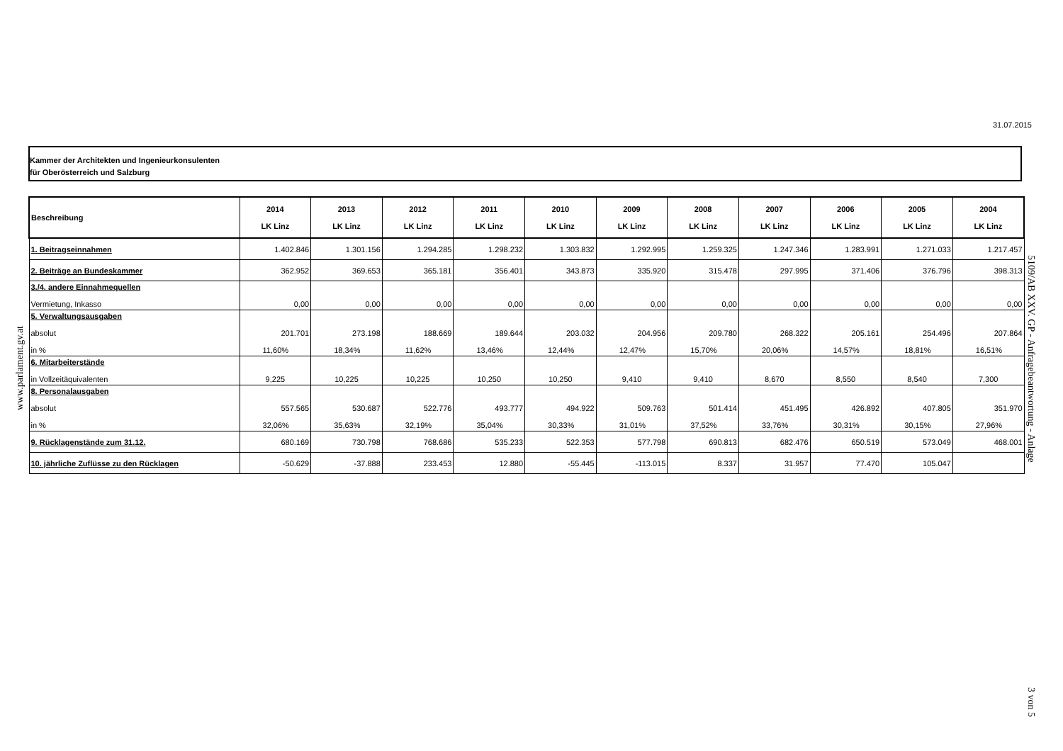31.07.2015
Kammer der Architekten und Ingenieurkonsulenten
für Oberösterreich und Salzburg
www.parlament.gv.at
5109/AB XXV. GP - Anfragebeantwortung - Anlage
3 von 5
| Beschreibung | 2014 LK Linz | 2013 LK Linz | 2012 LK Linz | 2011 LK Linz | 2010 LK Linz | 2009 LK Linz | 2008 LK Linz | 2007 LK Linz | 2006 LK Linz | 2005 LK Linz | 2004 LK Linz |
| --- | --- | --- | --- | --- | --- | --- | --- | --- | --- | --- | --- |
| 1. Beitragseinnahmen | 1.402.846 | 1.301.156 | 1.294.285 | 1.298.232 | 1.303.832 | 1.292.995 | 1.259.325 | 1.247.346 | 1.283.991 | 1.271.033 | 1.217.457 |
| 2. Beiträge an Bundeskammer | 362.952 | 369.653 | 365.181 | 356.401 | 343.873 | 335.920 | 315.478 | 297.995 | 371.406 | 376.796 | 398.313 |
| 3./4. andere Einnahmequellen Vermietung, Inkasso | 0,00 | 0,00 | 0,00 | 0,00 | 0,00 | 0,00 | 0,00 | 0,00 | 0,00 | 0,00 | 0,00 |
| 5. Verwaltungsausgaben absolut in % | 201.701 11,60% | 273.198 18,34% | 188.669 11,62% | 189.644 13,46% | 203.032 12,44% | 204.956 12,47% | 209.780 15,70% | 268.322 20,06% | 205.161 14,57% | 254.496 18,81% | 207.864 16,51% |
| 6. Mitarbeiterstände in Vollzeitäquivalenten | 9,225 | 10,225 | 10,225 | 10,250 | 10,250 | 9,410 | 9,410 | 8,670 | 8,550 | 8,540 | 7,300 |
| 8. Personalausgaben absolut in % | 557.565 32,06% | 530.687 35,63% | 522.776 32,19% | 493.777 35,04% | 494.922 30,33% | 509.763 31,01% | 501.414 37,52% | 451.495 33,76% | 426.892 30,31% | 407.805 30,15% | 351.970 27,96% |
| 9. Rücklagenstände zum 31.12. | 680.169 | 730.798 | 768.686 | 535.233 | 522.353 | 577.798 | 690.813 | 682.476 | 650.519 | 573.049 | 468.001 |
| 10. jährliche Zuflüsse zu den Rücklagen | -50.629 | -37.888 | 233.453 | 12.880 | -55.445 | -113.015 | 8.337 | 31.957 | 77.470 | 105.047 | |